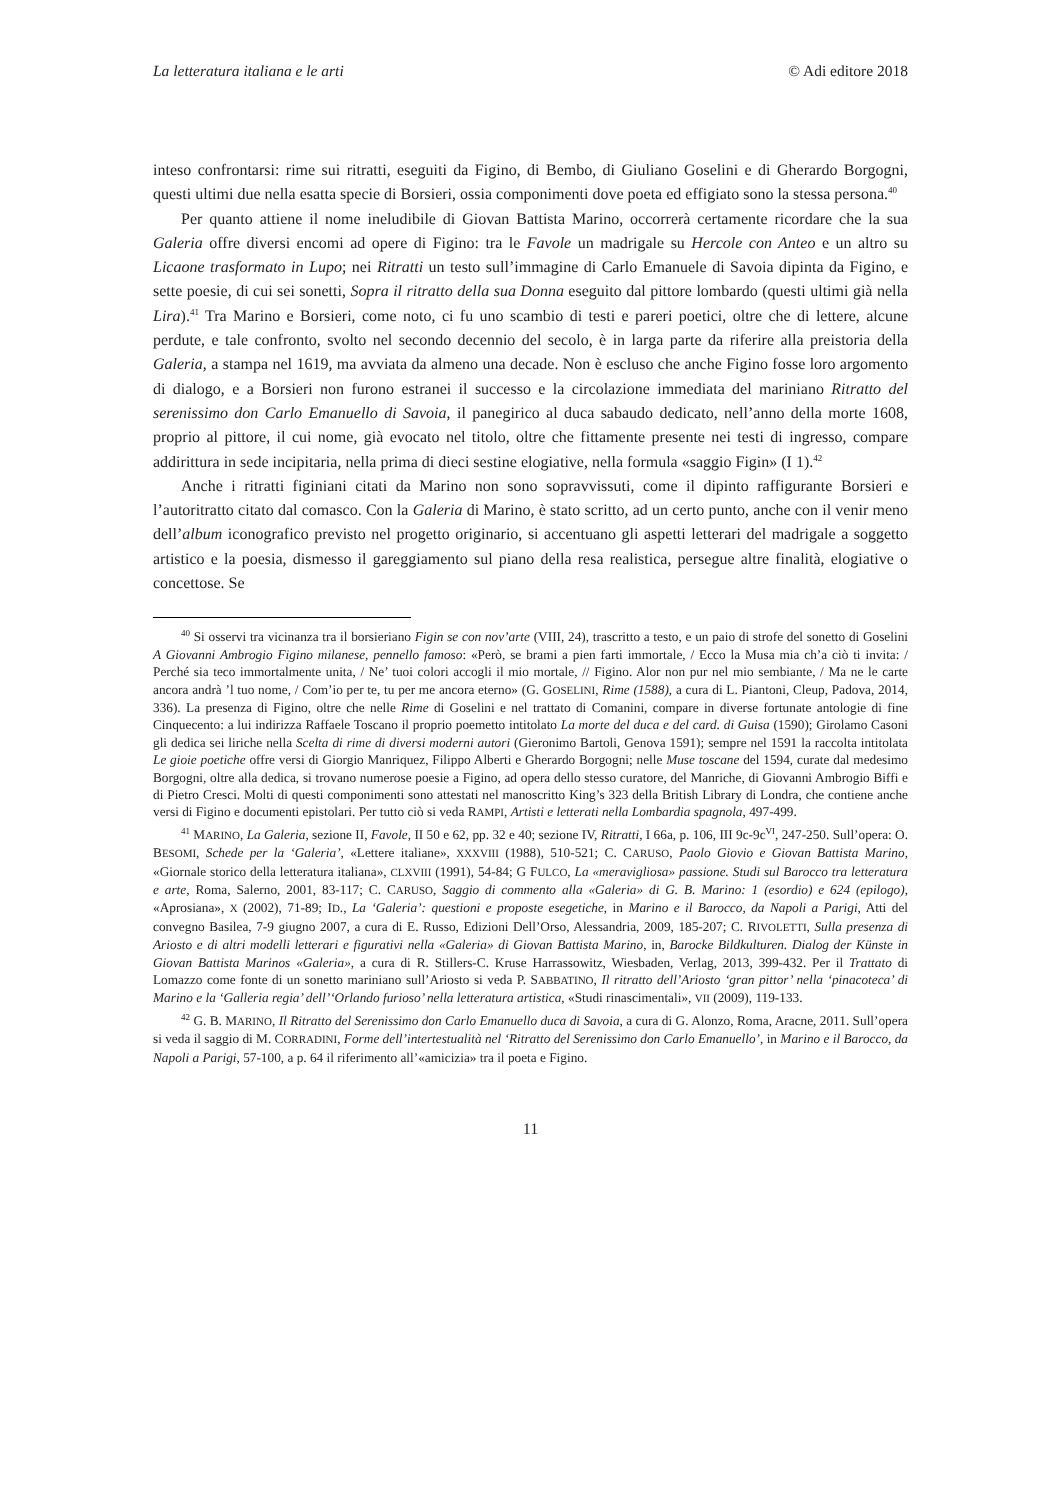La letteratura italiana e le arti © Adi editore 2018
inteso confrontarsi: rime sui ritratti, eseguiti da Figino, di Bembo, di Giuliano Goselini e di Gherardo Borgogni, questi ultimi due nella esatta specie di Borsieri, ossia componimenti dove poeta ed effigiato sono la stessa persona.<sup>40</sup>
Per quanto attiene il nome ineludibile di Giovan Battista Marino, occorrerà certamente ricordare che la sua Galeria offre diversi encomi ad opere di Figino: tra le Favole un madrigale su Hercole con Anteo e un altro su Licaone trasformato in Lupo; nei Ritratti un testo sull’immagine di Carlo Emanuele di Savoia dipinta da Figino, e sette poesie, di cui sei sonetti, Sopra il ritratto della sua Donna eseguito dal pittore lombardo (questi ultimi già nella Lira).<sup>41</sup> Tra Marino e Borsieri, come noto, ci fu uno scambio di testi e pareri poetici, oltre che di lettere, alcune perdute, e tale confronto, svolto nel secondo decennio del secolo, è in larga parte da riferire alla preistoria della Galeria, a stampa nel 1619, ma avviata da almeno una decade. Non è escluso che anche Figino fosse loro argomento di dialogo, e a Borsieri non furono estranei il successo e la circolazione immediata del mariniano Ritratto del serenissimo don Carlo Emanuello di Savoia, il panegirico al duca sabaudo dedicato, nell’anno della morte 1608, proprio al pittore, il cui nome, già evocato nel titolo, oltre che fittamente presente nei testi di ingresso, compare addirittura in sede incipitaria, nella prima di dieci sestine elogiative, nella formula «saggio Figin» (I 1).<sup>42</sup>
Anche i ritratti figiniani citati da Marino non sono sopravvissuti, come il dipinto raffigurante Borsieri e l’autoritratto citato dal comasco. Con la Galeria di Marino, è stato scritto, ad un certo punto, anche con il venir meno dell’album iconografico previsto nel progetto originario, si accentuano gli aspetti letterari del madrigale a soggetto artistico e la poesia, dismesso il gareggiamento sul piano della resa realistica, persegue altre finalità, elogiative o concettose. Se
<sup>40</sup> Si osservi tra vicinanza tra il borsieriano Figin se con nov’arte (VIII, 24), trascritto a testo, e un paio di strofe del sonetto di Goselini A Giovanni Ambrogio Figino milanese, pennello famoso: «Però, se brami a pien farti immortale, / Ecco la Musa mia ch’a ciò ti invita: / Perché sia teco immortalmente unita, / Ne’ tuoi colori accogli il mio mortale, // Figino. Alor non pur nel mio sembiante, / Ma ne le carte ancora andrà ’l tuo nome, / Com’io per te, tu per me ancora eterno» (G. GOSELINI, Rime (1588), a cura di L. Piantoni, Cleup, Padova, 2014, 336). La presenza di Figino, oltre che nelle Rime di Goselini e nel trattato di Comanini, compare in diverse fortunate antologie di fine Cinquecento: a lui indirizza Raffaele Toscano il proprio poemetto intitolato La morte del duca e del card. di Guisa (1590); Girolamo Casoni gli dedica sei liriche nella Scelta di rime di diversi moderni autori (Gieronimo Bartoli, Genova 1591); sempre nel 1591 la raccolta intitolata Le gioie poetiche offre versi di Giorgio Manriquez, Filippo Alberti e Gherardo Borgogni; nelle Muse toscane del 1594, curate dal medesimo Borgogni, oltre alla dedica, si trovano numerose poesie a Figino, ad opera dello stesso curatore, del Manriche, di Giovanni Ambrogio Biffi e di Pietro Cresci. Molti di questi componimenti sono attestati nel manoscritto King’s 323 della British Library di Londra, che contiene anche versi di Figino e documenti epistolari. Per tutto ciò si veda RAMPI, Artisti e letterati nella Lombardia spagnola, 497-499.
<sup>41</sup> MARINO, La Galeria, sezione II, Favole, II 50 e 62, pp. 32 e 40; sezione IV, Ritratti, I 66a, p. 106, III 9c-9c<sup>VI</sup>, 247-250. Sull’opera: O. BESOMI, Schede per la ‘Galeria’, «Lettere italiane», XXXVIII (1988), 510-521; C. CARUSO, Paolo Giovio e Giovan Battista Marino, «Giornale storico della letteratura italiana», CLXVIII (1991), 54-84; G FULCO, La «meravigliosa» passione. Studi sul Barocco tra letteratura e arte, Roma, Salerno, 2001, 83-117; C. CARUSO, Saggio di commento alla «Galeria» di G. B. Marino: 1 (esordio) e 624 (epilogo), «Aprosiana», X (2002), 71-89; ID., La ‘Galeria’: questioni e proposte esegetiche, in Marino e il Barocco, da Napoli a Parigi, Atti del convegno Basilea, 7-9 giugno 2007, a cura di E. Russo, Edizioni Dell’Orso, Alessandria, 2009, 185-207; C. RIVOLETTI, Sulla presenza di Ariosto e di altri modelli letterari e figurativi nella «Galeria» di Giovan Battista Marino, in, Barocke Bildkulturen. Dialog der Künste in Giovan Battista Marinos «Galeria», a cura di R. Stillers-C. Kruse Harrassowitz, Wiesbaden, Verlag, 2013, 399-432. Per il Trattato di Lomazzo come fonte di un sonetto mariniano sull’Ariosto si veda P. SABBATINO, Il ritratto dell’Ariosto ‘gran pittor’ nella ‘pinacoteca’ di Marino e la ‘Galleria regia’ dell’‘Orlando furioso’ nella letteratura artistica, «Studi rinascimentali», VII (2009), 119-133.
<sup>42</sup> G. B. MARINO, Il Ritratto del Serenissimo don Carlo Emanuello duca di Savoia, a cura di G. Alonzo, Roma, Aracne, 2011. Sull’opera si veda il saggio di M. CORRADINI, Forme dell’intertestualità nel ‘Ritratto del Serenissimo don Carlo Emanuello’, in Marino e il Barocco, da Napoli a Parigi, 57-100, a p. 64 il riferimento all’«amicizia» tra il poeta e Figino.
11